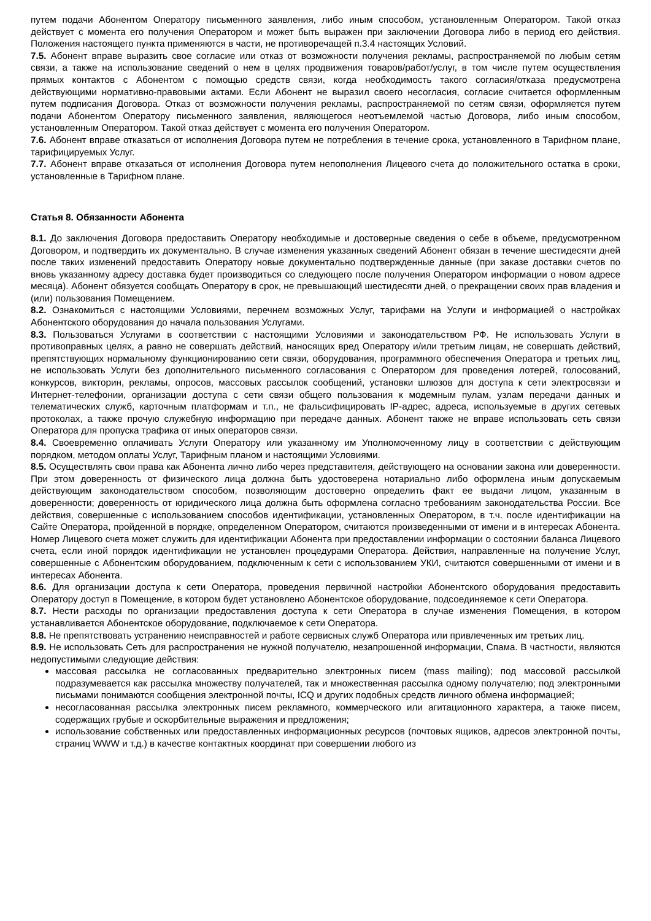путем подачи Абонентом Оператору письменного заявления, либо иным способом, установленным Оператором. Такой отказ действует с момента его получения Оператором и может быть выражен при заключении Договора либо в период его действия. Положения настоящего пункта применяются в части, не противоречащей п.3.4 настоящих Условий.
7.5. Абонент вправе выразить свое согласие или отказ от возможности получения рекламы, распространяемой по любым сетям связи, а также на использование сведений о нем в целях продвижения товаров/работ/услуг, в том числе путем осуществления прямых контактов с Абонентом с помощью средств связи, когда необходимость такого согласия/отказа предусмотрена действующими нормативно-правовыми актами. Если Абонент не выразил своего несогласия, согласие считается оформленным путем подписания Договора. Отказ от возможности получения рекламы, распространяемой по сетям связи, оформляется путем подачи Абонентом Оператору письменного заявления, являющегося неотъемлемой частью Договора, либо иным способом, установленным Оператором. Такой отказ действует с момента его получения Оператором.
7.6. Абонент вправе отказаться от исполнения Договора путем не потребления в течение срока, установленного в Тарифном плане, тарифицируемых Услуг.
7.7. Абонент вправе отказаться от исполнения Договора путем непополнения Лицевого счета до положительного остатка в сроки, установленные в Тарифном плане.
Статья 8. Обязанности Абонента
8.1. До заключения Договора предоставить Оператору необходимые и достоверные сведения о себе в объеме, предусмотренном Договором, и подтвердить их документально. В случае изменения указанных сведений Абонент обязан в течение шестидесяти дней после таких изменений предоставить Оператору новые документально подтвержденные данные (при заказе доставки счетов по вновь указанному адресу доставка будет производиться со следующего после получения Оператором информации о новом адресе месяца). Абонент обязуется сообщать Оператору в срок, не превышающий шестидесяти дней, о прекращении своих прав владения и (или) пользования Помещением.
8.2. Ознакомиться с настоящими Условиями, перечнем возможных Услуг, тарифами на Услуги и информацией о настройках Абонентского оборудования до начала пользования Услугами.
8.3. Пользоваться Услугами в соответствии с настоящими Условиями и законодательством РФ. Не использовать Услуги в противоправных целях, а равно не совершать действий, наносящих вред Оператору и/или третьим лицам, не совершать действий, препятствующих нормальному функционированию сети связи, оборудования, программного обеспечения Оператора и третьих лиц, не использовать Услуги без дополнительного письменного согласования с Оператором для проведения лотерей, голосований, конкурсов, викторин, рекламы, опросов, массовых рассылок сообщений, установки шлюзов для доступа к сети электросвязи и Интернет-телефонии, организации доступа с сети связи общего пользования к модемным пулам, узлам передачи данных и телематических служб, карточным платформам и т.п., не фальсифицировать IP-адрес, адреса, используемые в других сетевых протоколах, а также прочую служебную информацию при передаче данных. Абонент также не вправе использовать сеть связи Оператора для пропуска трафика от иных операторов связи.
8.4. Своевременно оплачивать Услуги Оператору или указанному им Уполномоченному лицу в соответствии с действующим порядком, методом оплаты Услуг, Тарифным планом и настоящими Условиями.
8.5. Осуществлять свои права как Абонента лично либо через представителя, действующего на основании закона или доверенности. При этом доверенность от физического лица должна быть удостоверена нотариально либо оформлена иным допускаемым действующим законодательством способом, позволяющим достоверно определить факт ее выдачи лицом, указанным в доверенности; доверенность от юридического лица должна быть оформлена согласно требованиям законодательства России. Все действия, совершенные с использованием способов идентификации, установленных Оператором, в т.ч. после идентификации на Сайте Оператора, пройденной в порядке, определенном Оператором, считаются произведенными от имени и в интересах Абонента. Номер Лицевого счета может служить для идентификации Абонента при предоставлении информации о состоянии баланса Лицевого счета, если иной порядок идентификации не установлен процедурами Оператора. Действия, направленные на получение Услуг, совершенные с Абонентским оборудованием, подключенным к сети с использованием УКИ, считаются совершенными от имени и в интересах Абонента.
8.6. Для организации доступа к сети Оператора, проведения первичной настройки Абонентского оборудования предоставить Оператору доступ в Помещение, в котором будет установлено Абонентское оборудование, подсоединяемое к сети Оператора.
8.7. Нести расходы по организации предоставления доступа к сети Оператора в случае изменения Помещения, в котором устанавливается Абонентское оборудование, подключаемое к сети Оператора.
8.8. Не препятствовать устранению неисправностей и работе сервисных служб Оператора или привлеченных им третьих лиц.
8.9. Не использовать Сеть для распространения не нужной получателю, незапрошенной информации, Спама. В частности, являются недопустимыми следующие действия:
массовая рассылка не согласованных предварительно электронных писем (mass mailing); под массовой рассылкой подразумевается как рассылка множеству получателей, так и множественная рассылка одному получателю; под электронными письмами понимаются сообщения электронной почты, ICQ и других подобных средств личного обмена информацией;
несогласованная рассылка электронных писем рекламного, коммерческого или агитационного характера, а также писем, содержащих грубые и оскорбительные выражения и предложения;
использование собственных или предоставленных информационных ресурсов (почтовых ящиков, адресов электронной почты, страниц WWW и т.д.) в качестве контактных координат при совершении любого из